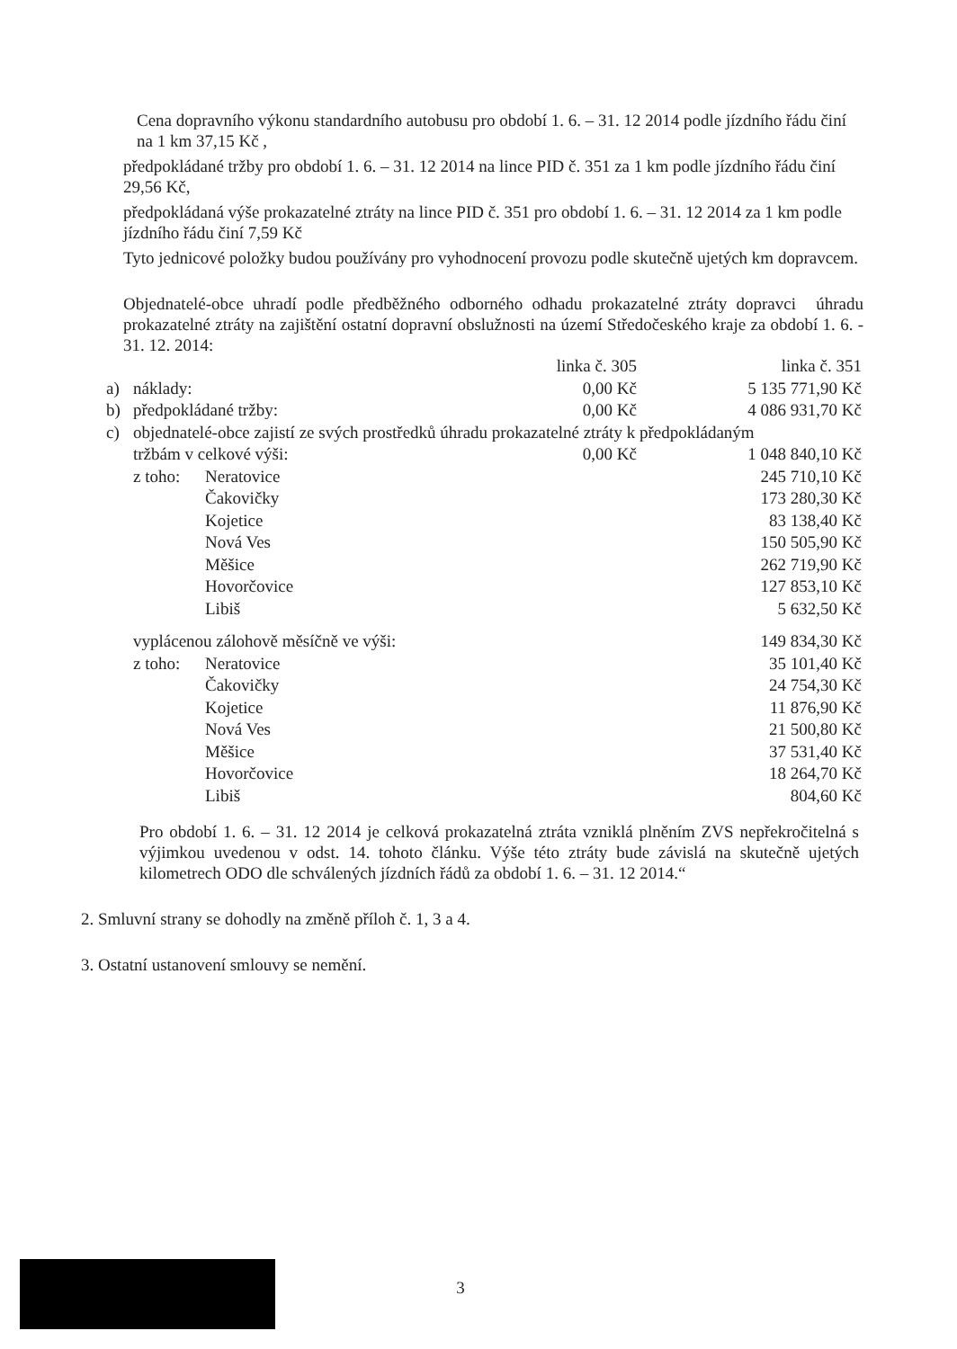Cena dopravního výkonu standardního autobusu pro období 1. 6. – 31. 12 2014 podle jízdního řádu činí na 1 km 37,15 Kč ,
předpokládané tržby pro období 1. 6. – 31. 12 2014 na lince PID č. 351 za 1 km podle jízdního řádu činí 29,56 Kč,
předpokládaná výše prokazatelné ztráty na lince PID č. 351 pro období 1. 6. – 31. 12 2014 za 1 km podle jízdního řádu činí 7,59 Kč
Tyto jednicové položky budou používány pro vyhodnocení provozu podle skutečně ujetých km dopravcem.
Objednatelé-obce uhradí podle předběžného odborného odhadu prokazatelné ztráty dopravci úhradu prokazatelné ztráty na zajištění ostatní dopravní obslužnosti na území Středočeského kraje za období 1. 6. - 31. 12. 2014:
| | | | linka č. 305 | linka č. 351 |
| a) | náklady: | | 0,00 Kč | 5 135 771,90 Kč |
| b) | předpokládané tržby: | | 0,00 Kč | 4 086 931,70 Kč |
| c) | objednatelé-obce zajistí ze svých prostředků úhradu prokazatelné ztráty k předpokládaným | | | |
| | tržbám v celkové výši: | | 0,00 Kč | 1 048 840,10 Kč |
| | z toho: | Neratovice | | 245 710,10 Kč |
| | | Čakovičky | | 173 280,30 Kč |
| | | Kojetice | | 83 138,40 Kč |
| | | Nová Ves | | 150 505,90 Kč |
| | | Měšice | | 262 719,90 Kč |
| | | Hovorčovice | | 127 853,10 Kč |
| | | Libiš | | 5 632,50 Kč |
| | vyplácenou zálohově měsíčně ve výši: | | | 149 834,30 Kč |
| | z toho: | Neratovice | | 35 101,40 Kč |
| | | Čakovičky | | 24 754,30 Kč |
| | | Kojetice | | 11 876,90 Kč |
| | | Nová Ves | | 21 500,80 Kč |
| | | Měšice | | 37 531,40 Kč |
| | | Hovorčovice | | 18 264,70 Kč |
| | | Libiš | | 804,60 Kč |
Pro období 1. 6. – 31. 12 2014 je celková prokazatelná ztráta vzniklá plněním ZVS nepřekročitelná s výjimkou uvedenou v odst. 14. tohoto článku. Výše této ztráty bude závislá na skutečně ujetých kilometrech ODO dle schválených jízdních řádů za období 1. 6. – 31. 12 2014.“
2. Smluvní strany se dohodly na změně příloh č. 1, 3 a 4.
3. Ostatní ustanovení smlouvy se nemění.
3